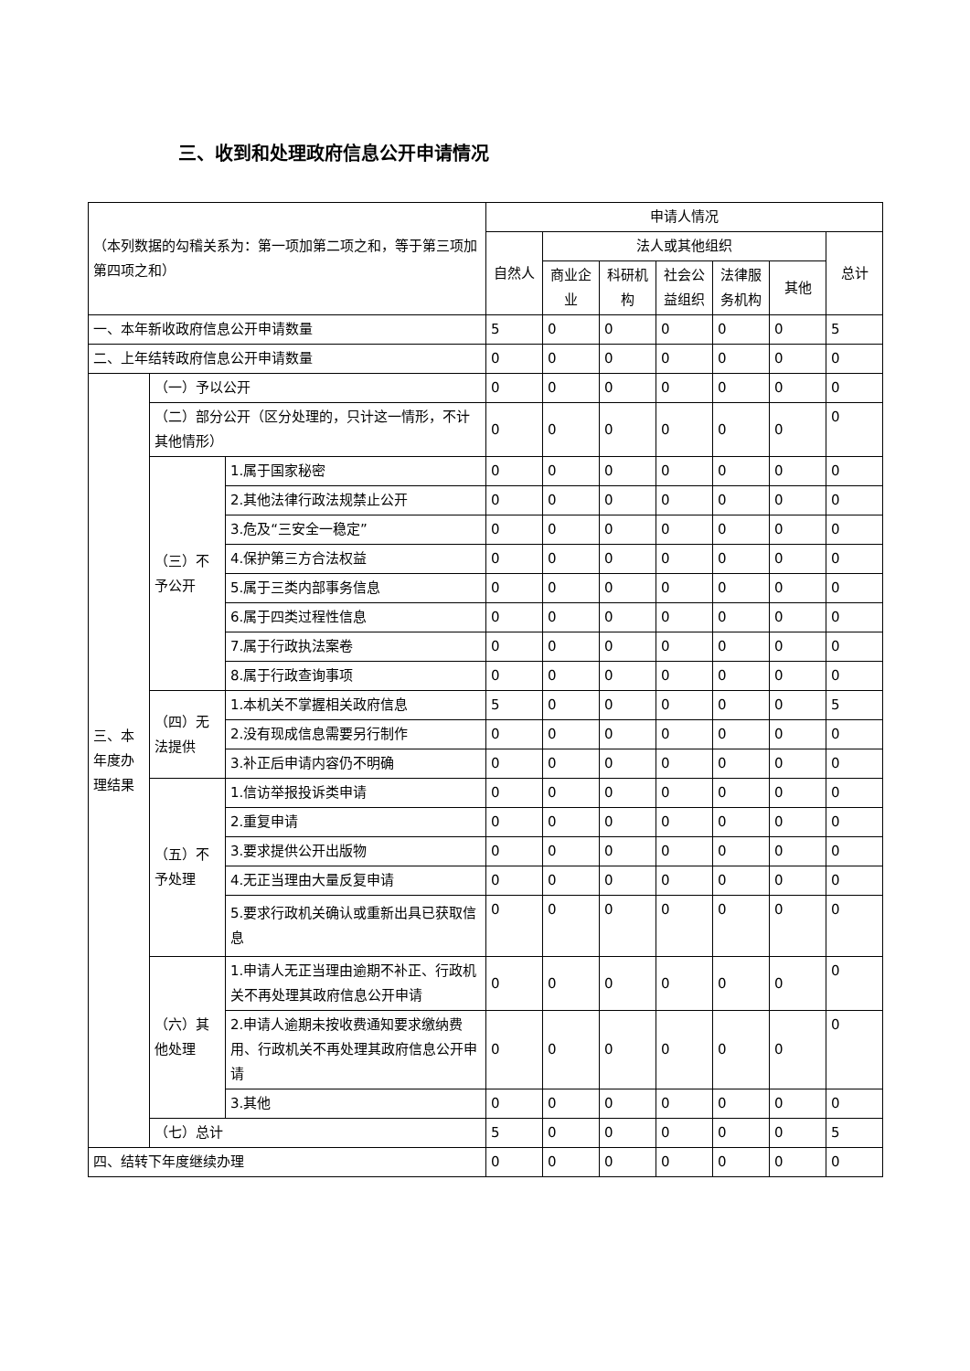三、收到和处理政府信息公开申请情况
| （本列数据的勾稽关系为：第一项加第二项之和，等于第三项加第四项之和） | | | 申请人情况 | | | | | | |
| --- | --- | --- | --- | --- | --- | --- | --- | --- | --- |
| | | | 自然人 | 法人或其他组织 | | | | | 总计 |
| | | | | 商业企业 | 科研机构 | 社会公益组织 | 法律服务机构 | 其他 | |
| 一、本年新收政府信息公开申请数量 | | | 5 | 0 | 0 | 0 | 0 | 0 | 5 |
| 二、上年结转政府信息公开申请数量 | | | 0 | 0 | 0 | 0 | 0 | 0 | 0 |
| 三、本年度办理结果 | （一）予以公开 | | 0 | 0 | 0 | 0 | 0 | 0 | 0 |
| | （二）部分公开（区分处理的，只计这一情形，不计其他情形） | | 0 | 0 | 0 | 0 | 0 | 0 | 0 |
| | （三）不予公开 | 1.属于国家秘密 | 0 | 0 | 0 | 0 | 0 | 0 | 0 |
| | | 2.其他法律行政法规禁止公开 | 0 | 0 | 0 | 0 | 0 | 0 | 0 |
| | | 3.危及“三安全一稳定” | 0 | 0 | 0 | 0 | 0 | 0 | 0 |
| | | 4.保护第三方合法权益 | 0 | 0 | 0 | 0 | 0 | 0 | 0 |
| | | 5.属于三类内部事务信息 | 0 | 0 | 0 | 0 | 0 | 0 | 0 |
| | | 6.属于四类过程性信息 | 0 | 0 | 0 | 0 | 0 | 0 | 0 |
| | | 7.属于行政执法案卷 | 0 | 0 | 0 | 0 | 0 | 0 | 0 |
| | | 8.属于行政查询事项 | 0 | 0 | 0 | 0 | 0 | 0 | 0 |
| | （四）无法提供 | 1.本机关不掌握相关政府信息 | 5 | 0 | 0 | 0 | 0 | 0 | 5 |
| | | 2.没有现成信息需要另行制作 | 0 | 0 | 0 | 0 | 0 | 0 | 0 |
| | | 3.补正后申请内容仍不明确 | 0 | 0 | 0 | 0 | 0 | 0 | 0 |
| | （五）不予处理 | 1.信访举报投诉类申请 | 0 | 0 | 0 | 0 | 0 | 0 | 0 |
| | | 2.重复申请 | 0 | 0 | 0 | 0 | 0 | 0 | 0 |
| | | 3.要求提供公开出版物 | 0 | 0 | 0 | 0 | 0 | 0 | 0 |
| | | 4.无正当理由大量反复申请 | 0 | 0 | 0 | 0 | 0 | 0 | 0 |
| | | 5.要求行政机关确认或重新出具已获取信息 | 0 | 0 | 0 | 0 | 0 | 0 | 0 |
| | （六）其他处理 | 1.申请人无正当理由逾期不补正、行政机关不再处理其政府信息公开申请 | 0 | 0 | 0 | 0 | 0 | 0 | 0 |
| | | 2.申请人逾期未按收费通知要求缴纳费用、行政机关不再处理其政府信息公开申请 | 0 | 0 | 0 | 0 | 0 | 0 | 0 |
| | | 3.其他 | 0 | 0 | 0 | 0 | 0 | 0 | 0 |
| | （七）总计 | | 5 | 0 | 0 | 0 | 0 | 0 | 5 |
| 四、结转下年度继续办理 | | | 0 | 0 | 0 | 0 | 0 | 0 | 0 |